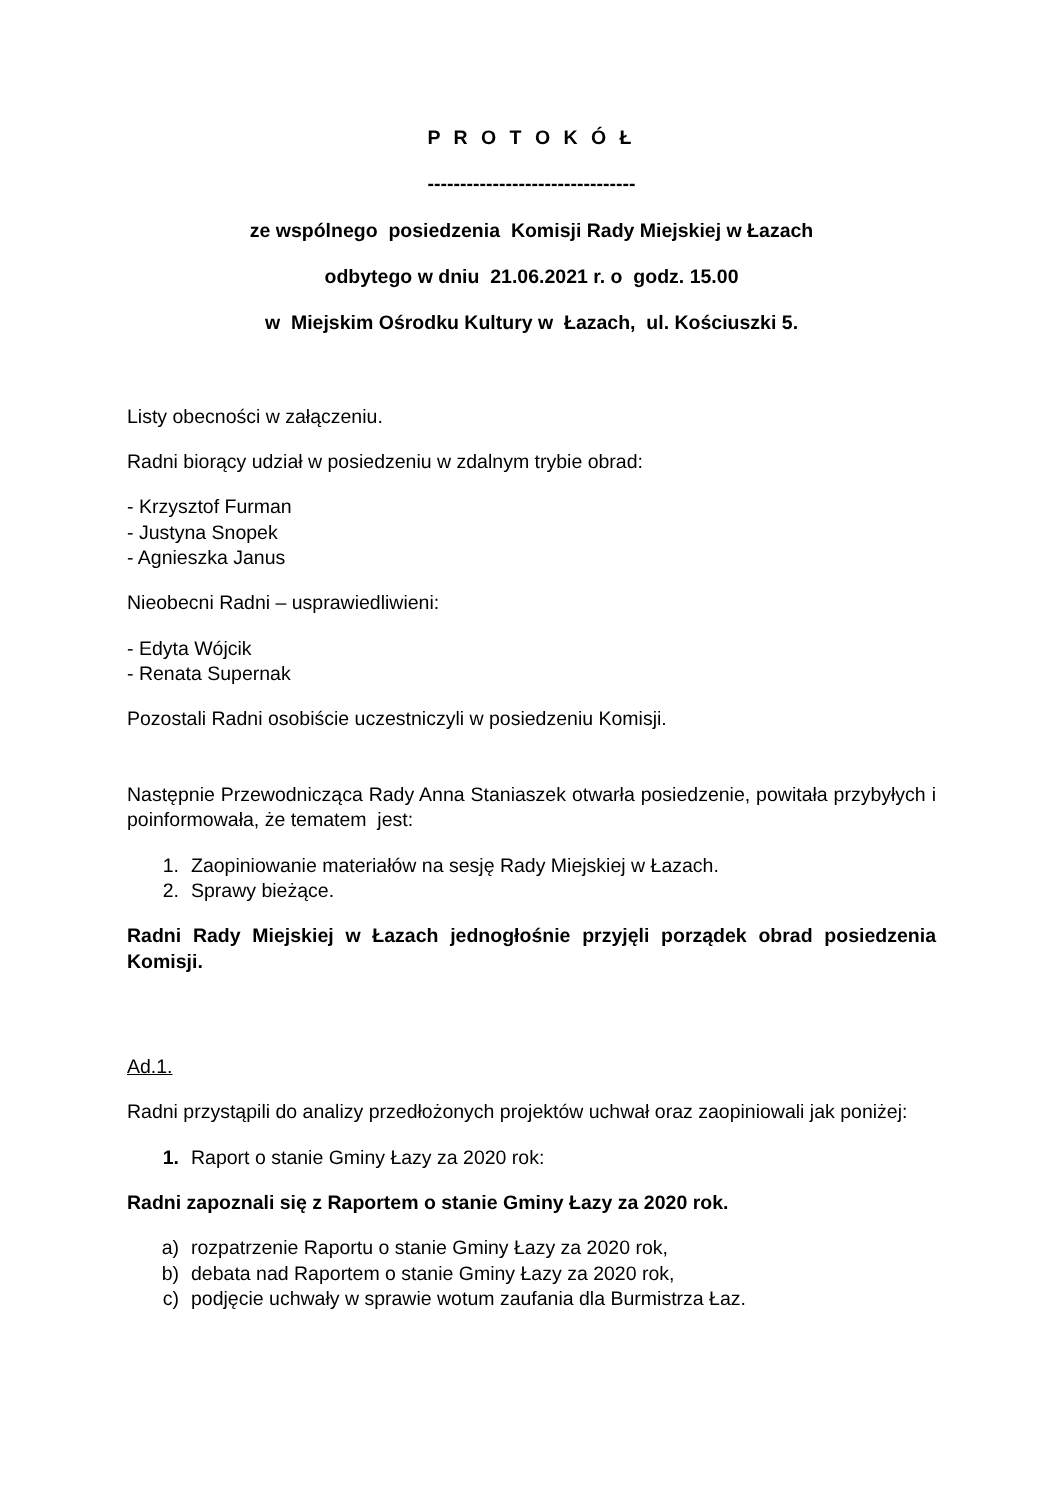P R O T O K Ó Ł
--------------------------------
ze wspólnego posiedzenia Komisji Rady Miejskiej w Łazach
odbytego w dniu 21.06.2021 r. o godz. 15.00
w Miejskim Ośrodku Kultury w Łazach, ul. Kościuszki 5.
Listy obecności w załączeniu.
Radni biorący udział w posiedzeniu w zdalnym trybie obrad:
- Krzysztof Furman
- Justyna Snopek
- Agnieszka Janus
Nieobecni Radni – usprawiedliwieni:
- Edyta Wójcik
- Renata Supernak
Pozostali Radni osobiście uczestniczyli w posiedzeniu Komisji.
Następnie Przewodnicząca Rady Anna Staniaszek otwarła posiedzenie, powitała przybyłych i poinformowała, że tematem jest:
1. Zaopiniowanie materiałów na sesję Rady Miejskiej w Łazach.
2. Sprawy bieżące.
Radni Rady Miejskiej w Łazach jednogłośnie przyjęli porządek obrad posiedzenia Komisji.
Ad.1.
Radni przystąpili do analizy przedłożonych projektów uchwał oraz zaopiniowali jak poniżej:
1. Raport o stanie Gminy Łazy za 2020 rok:
Radni zapoznali się z Raportem o stanie Gminy Łazy za 2020 rok.
a) rozpatrzenie Raportu o stanie Gminy Łazy za 2020 rok,
b) debata nad Raportem o stanie Gminy Łazy za 2020 rok,
c) podjęcie uchwały w sprawie wotum zaufania dla Burmistrza Łaz.